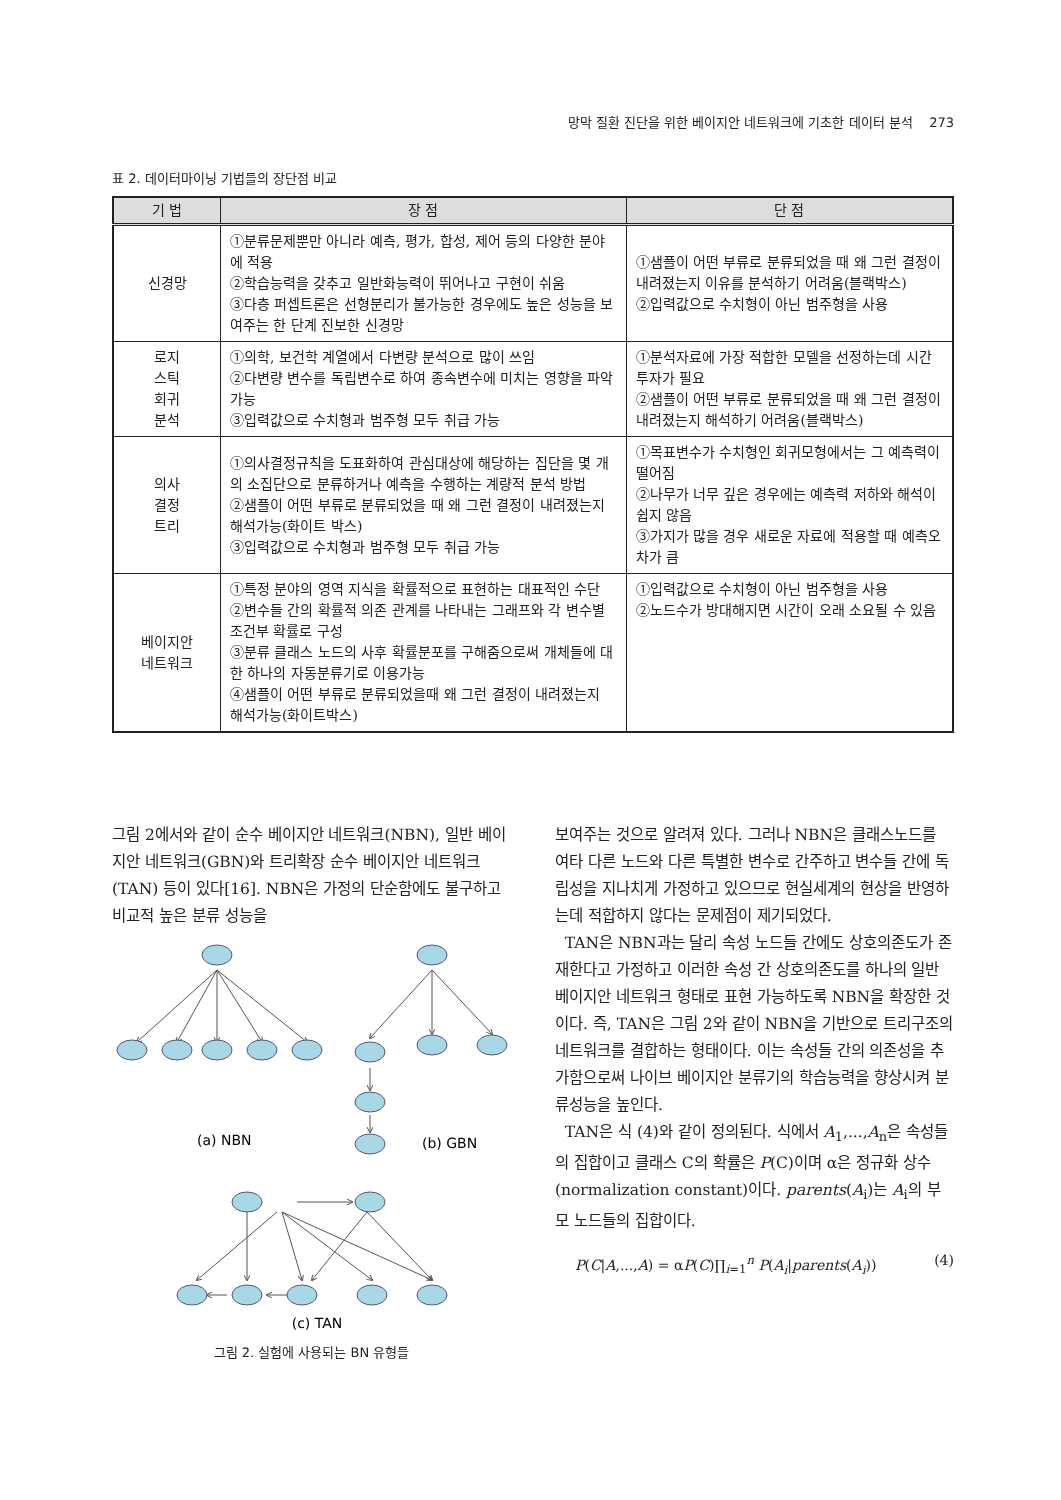망막 질환 진단을 위한 베이지안 네트워크에 기초한 데이터 분석 273
표 2. 데이터마이닝 기법들의 장단점 비교
| 기 법 | 장 점 | 단 점 |
| --- | --- | --- |
| 신경망 | ①분류문제뿐만 아니라 예측, 평가, 합성, 제어 등의 다양한 분야에 적용 ②학습능력을 갖추고 일반화능력이 뛰어나고 구현이 쉬움 ③다층 퍼셉트론은 선형분리가 불가능한 경우에도 높은 성능을 보여주는 한 단계 진보한 신경망 | ①샘플이 어떤 부류로 분류되었을 때 왜 그런 결정이 내려졌는지 이유를 분석하기 어려움(블랙박스) ②입력값으로 수치형이 아닌 범주형을 사용 |
| 로지 스틱 회귀 분석 | ①의학, 보건학 계열에서 다변량 분석으로 많이 쓰임 ②다변량 변수를 독립변수로 하여 종속변수에 미치는 영향을 파악가능 ③입력값으로 수치형과 범주형 모두 취급 가능 | ①분석자료에 가장 적합한 모델을 선정하는데 시간투자가 필요 ②샘플이 어떤 부류로 분류되었을 때 왜 그런 결정이 내려졌는지 해석하기 어려움(블랙박스) |
| 의사 결정 트리 | ①의사결정규칙을 도표화하여 관심대상에 해당하는 집단을 몇 개의 소집단으로 분류하거나 예측을 수행하는 계량적 분석 방법 ②샘플이 어떤 부류로 분류되었을 때 왜 그런 결정이 내려졌는지 해석가능(화이트 박스) ③입력값으로 수치형과 범주형 모두 취급 가능 | ①목표변수가 수치형인 회귀모형에서는 그 예측력이 떨어짐 ②나무가 너무 깊은 경우에는 예측력 저하와 해석이 쉽지 않음 ③가지가 많을 경우 새로운 자료에 적용할 때 예측오차가 큼 |
| 베이지안 네트워크 | ①특정 분야의 영역 지식을 확률적으로 표현하는 대표적인 수단 ②변수들 간의 확률적 의존 관계를 나타내는 그래프와 각 변수별 조건부 확률로 구성 ③분류 클래스 노드의 사후 확률분포를 구해줌으로써 개체들에 대한 하나의 자동분류기로 이용가능 ④샘플이 어떤 부류로 분류되었을때 왜 그런 결정이 내려졌는지 해석가능(화이트박스) | ①입력값으로 수치형이 아닌 범주형을 사용 ②노드수가 방대해지면 시간이 오래 소요될 수 있음 |
그림 2에서와 같이 순수 베이지안 네트워크(NBN), 일반 베이지안 네트워크(GBN)와 트리확장 순수 베이지안 네트워크 (TAN) 등이 있다[16]. NBN은 가정의 단순함에도 불구하고 비교적 높은 분류 성능을
(a) NBN
(b) GBN
(c) TAN
그림 2. 실험에 사용되는 BN 유형들
보여주는 것으로 알려져 있다. 그러나 NBN은 클래스노드를 여타 다른 노드와 다른 특별한 변수로 간주하고 변수들 간에 독립성을 지나치게 가정하고 있으므로 현실세계의 현상을 반영하는데 적합하지 않다는 문제점이 제기되었다.
TAN은 NBN과는 달리 속성 노드들 간에도 상호의존도가 존재한다고 가정하고 이러한 속성 간 상호의존도를 하나의 일반 베이지안 네트워크 형태로 표현 가능하도록 NBN을 확장한 것이다. 즉, TAN은 그림 2와 같이 NBN을 기반으로 트리구조의 네트워크를 결합하는 형태이다. 이는 속성들 간의 의존성을 추가함으로써 나이브 베이지안 분류기의 학습능력을 향상시켜 분류성능을 높인다.
TAN은 식 (4)와 같이 정의된다. 식에서 A<sub>1</sub>,...,A<sub>n</sub>은 속성들의 집합이고 클래스 C의 확률은 P(C)이며 α은 정규화 상수(normalization constant)이다. parents(A<sub>i</sub>)는 A<sub>i</sub>의 부모 노드들의 집합이다.
P(C|A,...,A) = αP(C)∏<sub>i=1</sub><sup>n</sup> P(A<sub>i</sub>|parents(A<sub>i</sub>)) (4)